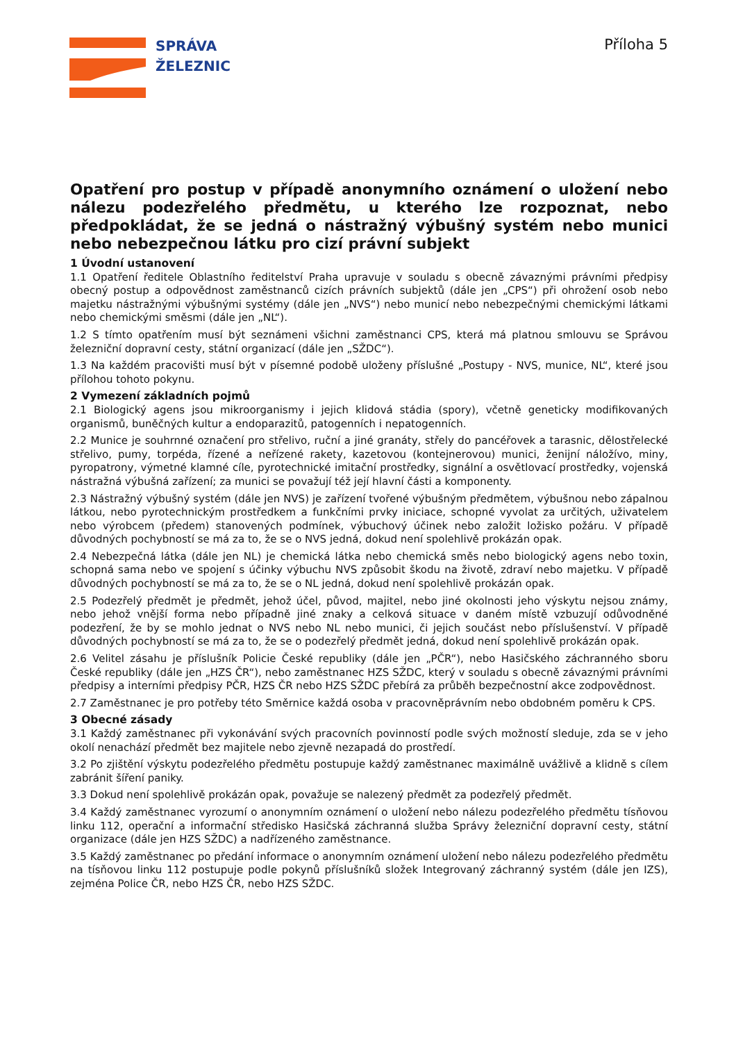SPRÁVA
ŽELEZNIC
Příloha 5
Opatření pro postup v případě anonymního oznámení o uložení nebo nálezu podezřelého předmětu, u kterého lze rozpoznat, nebo předpokládat, že se jedná o nástražný výbušný systém nebo munici nebo nebezpečnou látku pro cizí právní subjekt
1 Úvodní ustanovení
1.1 Opatření ředitele Oblastního ředitelství Praha upravuje v souladu s obecně závaznými právními předpisy obecný postup a odpovědnost zaměstnanců cizích právních subjektů (dále jen „CPS“) při ohrožení osob nebo majetku nástražnými výbušnými systémy (dále jen „NVS“) nebo municí nebo nebezpečnými chemickými látkami nebo chemickými směsmi (dále jen „NL“).
1.2 S tímto opatřením musí být seznámeni všichni zaměstnanci CPS, která má platnou smlouvu se Správou železniční dopravní cesty, státní organizací (dále jen „SŽDC“).
1.3 Na každém pracovišti musí být v písemné podobě uloženy příslušné „Postupy - NVS, munice, NL“, které jsou přílohou tohoto pokynu.
2 Vymezení základních pojmů
2.1 Biologický agens jsou mikroorganismy i jejich klidová stádia (spory), včetně geneticky modifikovaných organismů, buněčných kultur a endoparazitů, patogenních i nepatogenních.
2.2 Munice je souhrnné označení pro střelivo, ruční a jiné granáty, střely do pancéřovek a tarasnic, dělostřelecké střelivo, pumy, torpéda, řízené a neřízené rakety, kazetovou (kontejnerovou) munici, ženijní náložívo, miny, pyropatrony, výmetné klamné cíle, pyrotechnické imitační prostředky, signální a osvětlovací prostředky, vojenská nástražná výbušná zařízení; za munici se považují též její hlavní části a komponenty.
2.3 Nástražný výbušný systém (dále jen NVS) je zařízení tvořené výbušným předmětem, výbušnou nebo zápalnou látkou, nebo pyrotechnickým prostředkem a funkčními prvky iniciace, schopné vyvolat za určitých, uživatelem nebo výrobcem (předem) stanovených podmínek, výbuchový účinek nebo založit ložisko požáru. V případě důvodných pochybností se má za to, že se o NVS jedná, dokud není spolehlivě prokázán opak.
2.4 Nebezpečná látka (dále jen NL) je chemická látka nebo chemická směs nebo biologický agens nebo toxin, schopná sama nebo ve spojení s účinky výbuchu NVS způsobit škodu na životě, zdraví nebo majetku. V případě důvodných pochybností se má za to, že se o NL jedná, dokud není spolehlivě prokázán opak.
2.5 Podezřelý předmět je předmět, jehož účel, původ, majitel, nebo jiné okolnosti jeho výskytu nejsou známy, nebo jehož vnější forma nebo případně jiné znaky a celková situace v daném místě vzbuzují odůvodněné podezření, že by se mohlo jednat o NVS nebo NL nebo munici, či jejich součást nebo příslušenství. V případě důvodných pochybností se má za to, že se o podezřelý předmět jedná, dokud není spolehlivě prokázán opak.
2.6 Velitel zásahu je příslušník Policie České republiky (dále jen „PČR“), nebo Hasičského záchranného sboru České republiky (dále jen „HZS ČR“), nebo zaměstnanec HZS SŽDC, který v souladu s obecně závaznými právními předpisy a interními předpisy PČR, HZS ČR nebo HZS SŽDC přebírá za průběh bezpečnostní akce zodpovědnost.
2.7 Zaměstnanec je pro potřeby této Směrnice každá osoba v pracovněprávním nebo obdobném poměru k CPS.
3 Obecné zásady
3.1 Každý zaměstnanec při vykonávání svých pracovních povinností podle svých možností sleduje, zda se v jeho okolí nenachází předmět bez majitele nebo zjevně nezapadá do prostředí.
3.2 Po zjištění výskytu podezřelého předmětu postupuje každý zaměstnanec maximálně uvážlivě a klidně s cílem zabránit šíření paniky.
3.3 Dokud není spolehlivě prokázán opak, považuje se nalezený předmět za podezřelý předmět.
3.4 Každý zaměstnanec vyrozumí o anonymním oznámení o uložení nebo nálezu podezřelého předmětu tísňovou linku 112, operační a informační středisko Hasičská záchranná služba Správy železniční dopravní cesty, státní organizace (dále jen HZS SŽDC) a nadřízeného zaměstnance.
3.5 Každý zaměstnanec po předání informace o anonymním oznámení uložení nebo nálezu podezřelého předmětu na tísňovou linku 112 postupuje podle pokynů příslušníků složek Integrovaný záchranný systém (dále jen IZS), zejména Police ČR, nebo HZS ČR, nebo HZS SŽDC.